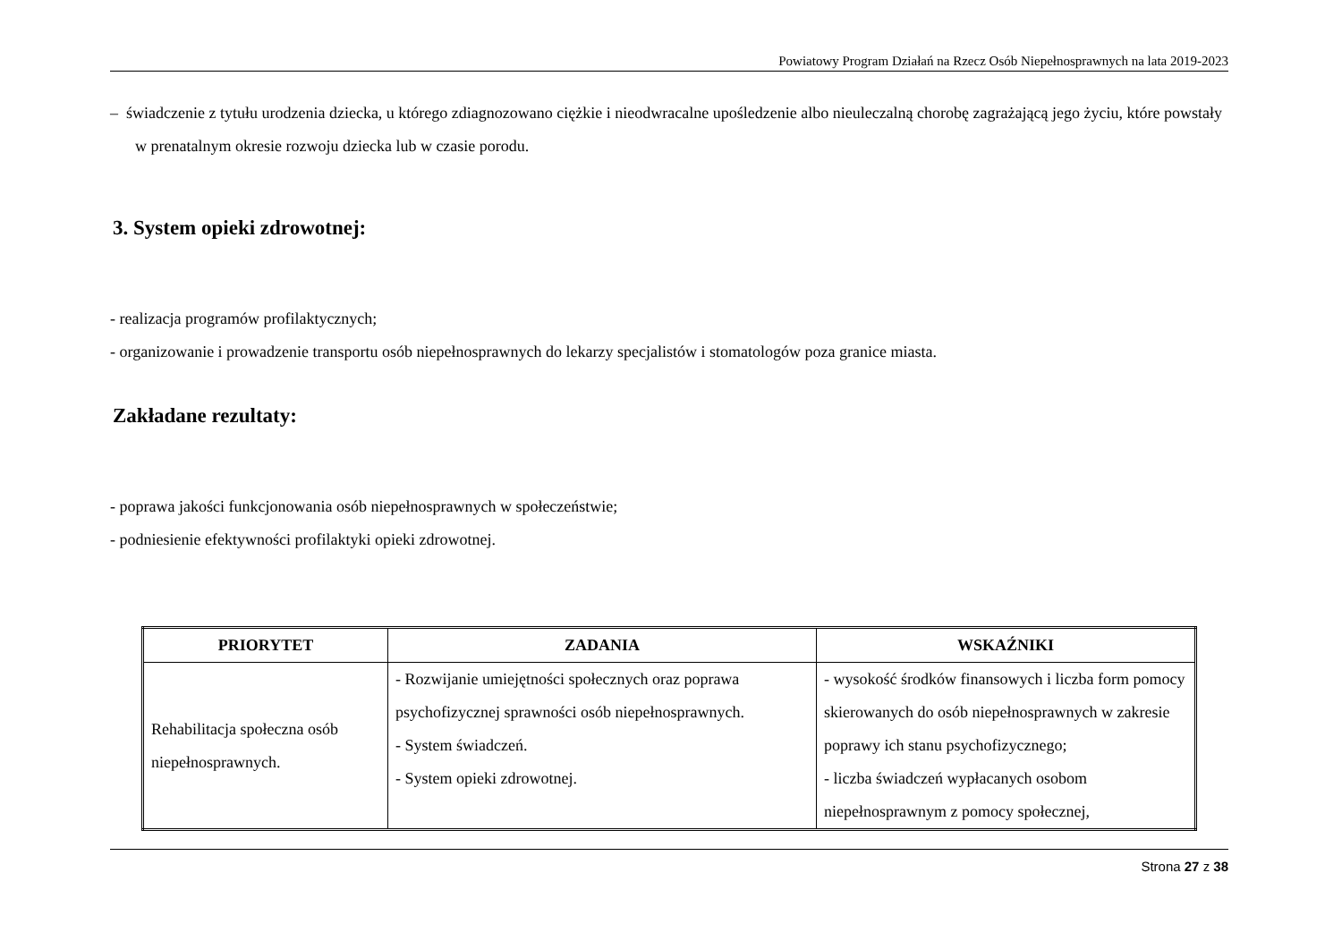Powiatowy Program Działań na Rzecz Osób Niepełnosprawnych na lata 2019-2023
– świadczenie z tytułu urodzenia dziecka, u którego zdiagnozowano ciężkie i nieodwracalne upośledzenie albo nieuleczalną chorobę zagrażającą jego życiu, które powstały w prenatalnym okresie rozwoju dziecka lub w czasie porodu.
3. System opieki zdrowotnej:
- realizacja programów profilaktycznych;
- organizowanie i prowadzenie transportu osób niepełnosprawnych do lekarzy specjalistów i stomatologów poza granice miasta.
Zakładane rezultaty:
- poprawa jakości funkcjonowania osób niepełnosprawnych w społeczeństwie;
- podniesienie efektywności profilaktyki opieki zdrowotnej.
| PRIORYTET | ZADANIA | WSKAŹNIKI |
| --- | --- | --- |
| Rehabilitacja społeczna osób niepełnosprawnych. | - Rozwijanie umiejętności społecznych oraz poprawa psychofizycznej sprawności osób niepełnosprawnych. - System świadczeń. - System opieki zdrowotnej. | - wysokość środków finansowych i liczba form pomocy skierowanych do osób niepełnosprawnych w zakresie poprawy ich stanu psychofizycznego; - liczba świadczeń wypłacanych osobom niepełnosprawnym z pomocy społecznej, |
Strona 27 z 38